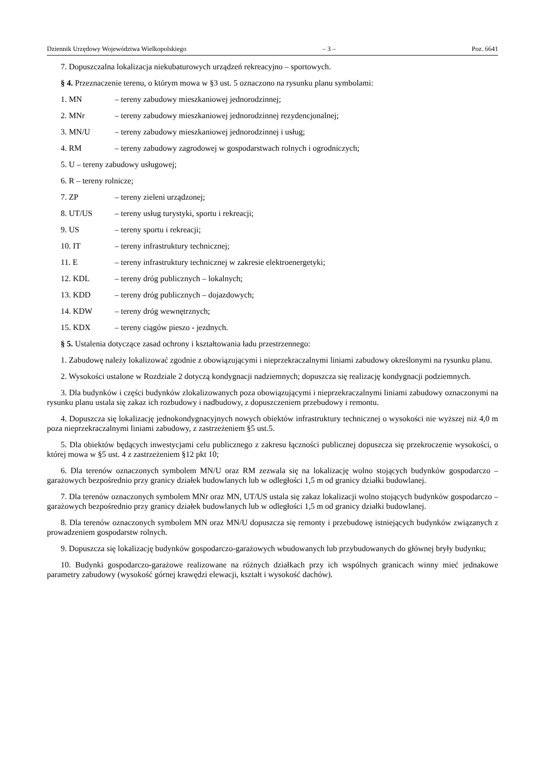Dziennik Urzędowy Województwa Wielkopolskiego – 3 – Poz. 6641
7. Dopuszczalna lokalizacja niekubaturowych urządzeń rekreacyjno – sportowych.
§ 4. Przeznaczenie terenu, o którym mowa w §3 ust. 5 oznaczono na rysunku planu symbolami:
1. MN – tereny zabudowy mieszkaniowej jednorodzinnej;
2. MNr – tereny zabudowy mieszkaniowej jednorodzinnej rezydencjonalnej;
3. MN/U – tereny zabudowy mieszkaniowej jednorodzinnej i usług;
4. RM – tereny zabudowy zagrodowej w gospodarstwach rolnych i ogrodniczych;
5. U – tereny zabudowy usługowej;
6. R – tereny rolnicze;
7. ZP – tereny zieleni urządzonej;
8. UT/US – tereny usług turystyki, sportu i rekreacji;
9. US – tereny sportu i rekreacji;
10. IT – tereny infrastruktury technicznej;
11. E – tereny infrastruktury technicznej w zakresie elektroenergetyki;
12. KDL – tereny dróg publicznych – lokalnych;
13. KDD – tereny dróg publicznych – dojazdowych;
14. KDW – tereny dróg wewnętrznych;
15. KDX – tereny ciągów pieszo - jezdnych.
§ 5. Ustalenia dotyczące zasad ochrony i kształtowania ładu przestrzennego:
1. Zabudowę należy lokalizować zgodnie z obowiązującymi i nieprzekraczalnymi liniami zabudowy określonymi na rysunku planu.
2. Wysokości ustalone w Rozdziale 2 dotyczą kondygnacji nadziemnych; dopuszcza się realizację kondygnacji podziemnych.
3. Dla budynków i części budynków zlokalizowanych poza obowiązującymi i nieprzekraczalnymi liniami zabudowy oznaczonymi na rysunku planu ustala się zakaz ich rozbudowy i nadbudowy, z dopuszczeniem przebudowy i remontu.
4. Dopuszcza się lokalizację jednokondygnacyjnych nowych obiektów infrastruktury technicznej o wysokości nie wyższej niż 4,0 m poza nieprzekraczalnymi liniami zabudowy, z zastrzeżeniem §5 ust.5.
5. Dla obiektów będących inwestycjami celu publicznego z zakresu łączności publicznej dopuszcza się przekroczenie wysokości, o której mowa w §5 ust. 4 z zastrzeżeniem §12 pkt 10;
6. Dla terenów oznaczonych symbolem MN/U oraz RM zezwala się na lokalizację wolno stojących budynków gospodarczo – garażowych bezpośrednio przy granicy działek budowlanych lub w odległości 1,5 m od granicy działki budowlanej.
7. Dla terenów oznaczonych symbolem MNr oraz MN, UT/US ustala się zakaz lokalizacji wolno stojących budynków gospodarczo – garażowych bezpośrednio przy granicy działek budowlanych lub w odległości 1,5 m od granicy działki budowlanej.
8. Dla terenów oznaczonych symbolem MN oraz MN/U dopuszcza się remonty i przebudowę istniejących budynków związanych z prowadzeniem gospodarstw rolnych.
9. Dopuszcza się lokalizację budynków gospodarczo-garażowych wbudowanych lub przybudowanych do głównej bryły budynku;
10. Budynki gospodarczo-garażowe realizowane na różnych działkach przy ich wspólnych granicach winny mieć jednakowe parametry zabudowy (wysokość górnej krawędzi elewacji, kształt i wysokość dachów).